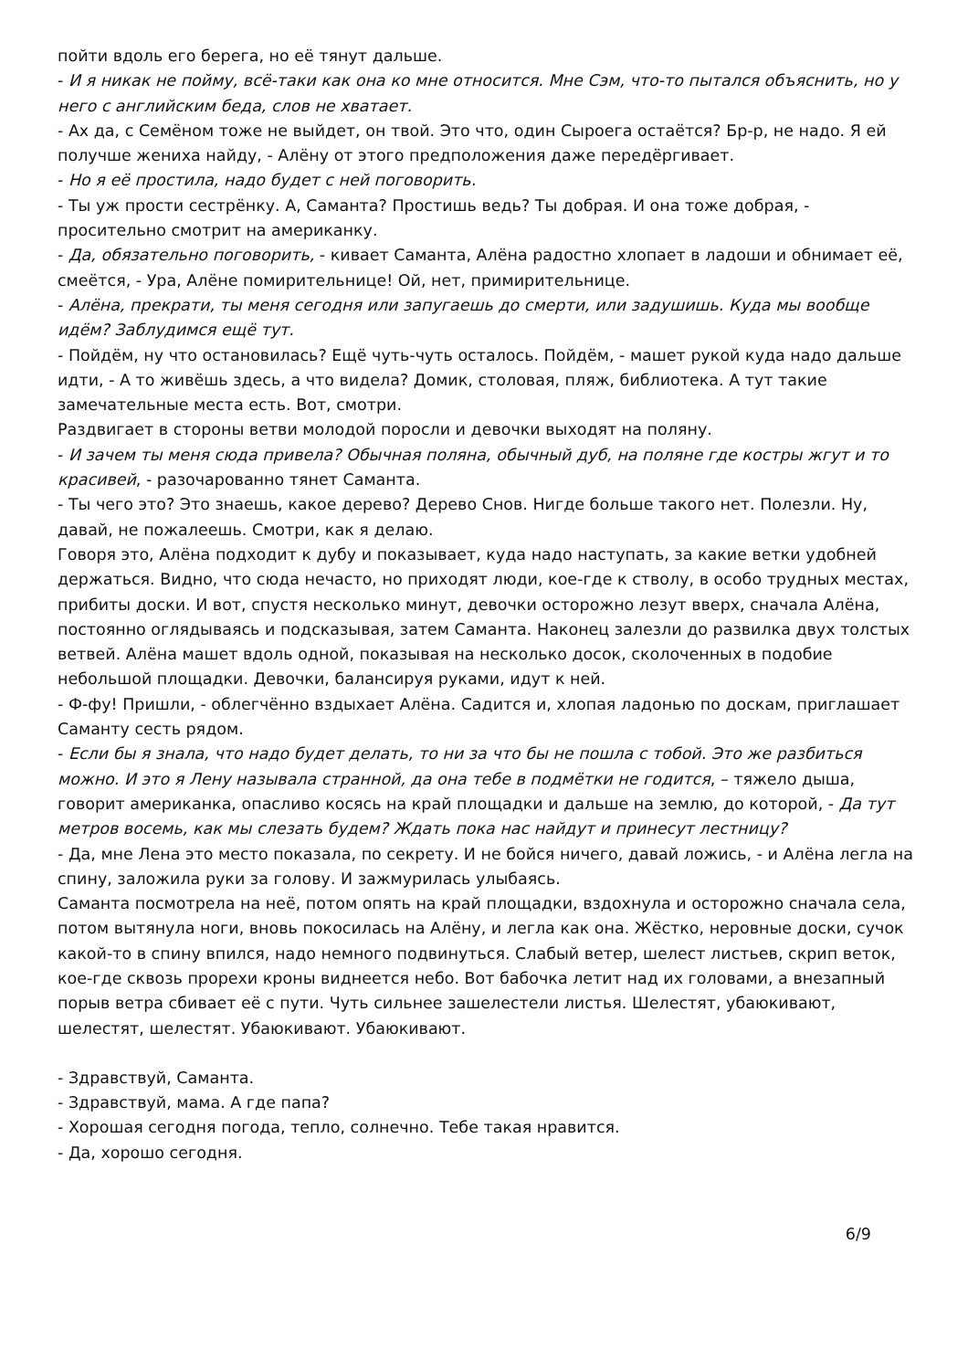пойти вдоль его берега, но её тянут дальше.
- И я никак не пойму, всё-таки как она ко мне относится. Мне Сэм, что-то пытался объяснить, но у него с английским беда, слов не хватает.
- Ах да, с Семёном тоже не выйдет, он твой. Это что, один Сыроега остаётся? Бр-р, не надо. Я ей получше жениха найду, - Алёну от этого предположения даже передёргивает.
- Но я её простила, надо будет с ней поговорить.
- Ты уж прости сестрёнку. А, Саманта? Простишь ведь? Ты добрая. И она тоже добрая, - просительно смотрит на американку.
- Да, обязательно поговорить, - кивает Саманта, Алёна радостно хлопает в ладоши и обнимает её, смеётся, - Ура, Алёне помирительнице! Ой, нет, примирительнице.
- Алёна, прекрати, ты меня сегодня или запугаешь до смерти, или задушишь. Куда мы вообще идём? Заблудимся ещё тут.
- Пойдём, ну что остановилась? Ещё чуть-чуть осталось. Пойдём, - машет рукой куда надо дальше идти, - А то живёшь здесь, а что видела? Домик, столовая, пляж, библиотека. А тут такие замечательные места есть. Вот, смотри.
Раздвигает в стороны ветви молодой поросли и девочки выходят на поляну.
- И зачем ты меня сюда привела? Обычная поляна, обычный дуб, на поляне где костры жгут и то красивей, - разочарованно тянет Саманта.
- Ты чего это? Это знаешь, какое дерево? Дерево Снов. Нигде больше такого нет. Полезли. Ну, давай, не пожалеешь. Смотри, как я делаю.
Говоря это, Алёна подходит к дубу и показывает, куда надо наступать, за какие ветки удобней держаться. Видно, что сюда нечасто, но приходят люди, кое-где к стволу, в особо трудных местах, прибиты доски. И вот, спустя несколько минут, девочки осторожно лезут вверх, сначала Алёна, постоянно оглядываясь и подсказывая, затем Саманта. Наконец залезли до развилка двух толстых ветвей. Алёна машет вдоль одной, показывая на несколько досок, сколоченных в подобие небольшой площадки. Девочки, балансируя руками, идут к ней.
- Ф-фу! Пришли, - облегчённо вздыхает Алёна. Садится и, хлопая ладонью по доскам, приглашает Саманту сесть рядом.
- Если бы я знала, что надо будет делать, то ни за что бы не пошла с тобой. Это же разбиться можно. И это я Лену называла странной, да она тебе в подмётки не годится, – тяжело дыша, говорит американка, опасливо косясь на край площадки и дальше на землю, до которой, - Да тут метров восемь, как мы слезать будем? Ждать пока нас найдут и принесут лестницу?
- Да, мне Лена это место показала, по секрету. И не бойся ничего, давай ложись, - и Алёна легла на спину, заложила руки за голову. И зажмурилась улыбаясь.
Саманта посмотрела на неё, потом опять на край площадки, вздохнула и осторожно сначала села, потом вытянула ноги, вновь покосилась на Алёну, и легла как она. Жёстко, неровные доски, сучок какой-то в спину впился, надо немного подвинуться. Слабый ветер, шелест листьев, скрип веток, кое-где сквозь прорехи кроны виднеется небо. Вот бабочка летит над их головами, а внезапный порыв ветра сбивает её с пути. Чуть сильнее зашелестели листья. Шелестят, убаюкивают, шелестят, шелестят. Убаюкивают. Убаюкивают.
- Здравствуй, Саманта.
- Здравствуй, мама. А где папа?
- Хорошая сегодня погода, тепло, солнечно. Тебе такая нравится.
- Да, хорошо сегодня.
6/9